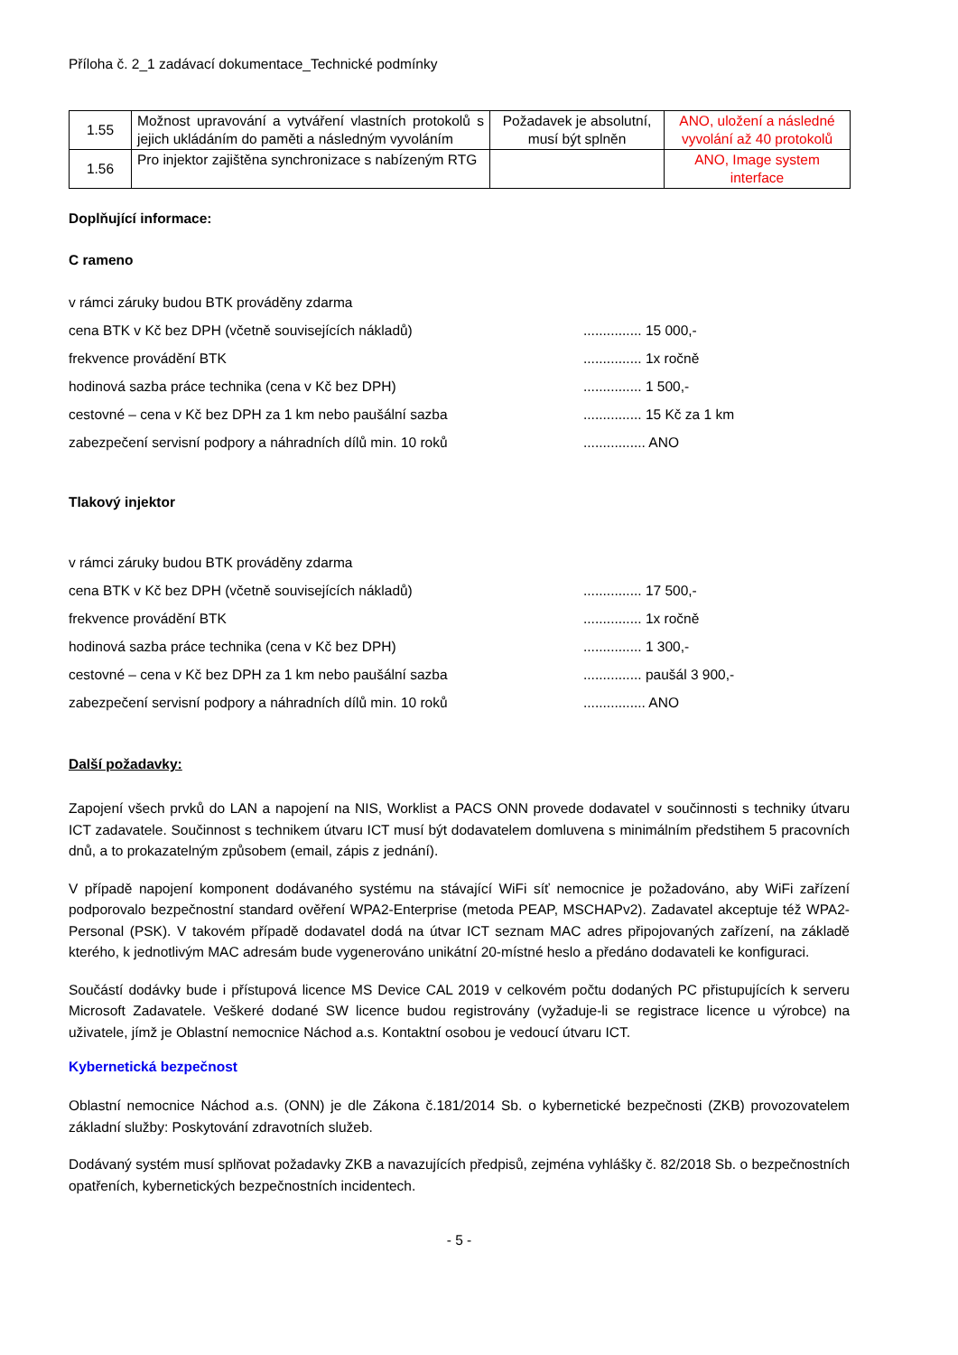Příloha č. 2_1 zadávací dokumentace_Technické podmínky
| 1.55 | Možnost upravování a vytváření vlastních protokolů s jejich ukládáním do paměti a následným vyvoláním | Požadavek je absolutní, musí být splněn | ANO, uložení a následné vyvolání až 40 protokolů |
| 1.56 | Pro injektor zajištěna synchronizace s nabízeným RTG | | ANO, Image system interface |
Doplňující informace:
C rameno
v rámci záruky budou BTK prováděny zdarma
cena BTK v Kč bez DPH (včetně souvisejících nákladů)............... 15 000,-
frekvence provádění BTK............... 1x ročně
hodinová sazba práce technika (cena v Kč bez DPH)............... 1 500,-
cestovné – cena v Kč bez DPH za 1 km nebo paušální sazba............... 15 Kč za 1 km
zabezpečení servisní podpory a náhradních dílů min. 10 roků................ ANO
Tlakový injektor
v rámci záruky budou BTK prováděny zdarma
cena BTK v Kč bez DPH (včetně souvisejících nákladů)............... 17 500,-
frekvence provádění BTK............... 1x ročně
hodinová sazba práce technika (cena v Kč bez DPH)............... 1 300,-
cestovné – cena v Kč bez DPH za 1 km nebo paušální sazba............... paušál 3 900,-
zabezpečení servisní podpory a náhradních dílů min. 10 roků................ ANO
Další požadavky:
Zapojení všech prvků do LAN a napojení na NIS, Worklist a PACS ONN provede dodavatel v součinnosti s techniky útvaru ICT zadavatele. Součinnost s technikem útvaru ICT musí být dodavatelem domluvena s minimálním předstihem 5 pracovních dnů, a to prokazatelným způsobem (email, zápis z jednání).
V případě napojení komponent dodávaného systému na stávající WiFi síť nemocnice je požadováno, aby WiFi zařízení podporovalo bezpečnostní standard ověření WPA2-Enterprise (metoda PEAP, MSCHAPv2). Zadavatel akceptuje též WPA2-Personal (PSK). V takovém případě dodavatel dodá na útvar ICT seznam MAC adres připojovaných zařízení, na základě kterého, k jednotlivým MAC adresám bude vygenerováno unikátní 20-místné heslo a předáno dodavateli ke konfiguraci.
Součástí dodávky bude i přístupová licence MS Device CAL 2019 v celkovém počtu dodaných PC přistupujících k serveru Microsoft Zadavatele. Veškeré dodané SW licence budou registrovány (vyžaduje-li se registrace licence u výrobce) na uživatele, jímž je Oblastní nemocnice Náchod a.s. Kontaktní osobou je vedoucí útvaru ICT.
Kybernetická bezpečnost
Oblastní nemocnice Náchod a.s. (ONN) je dle Zákona č.181/2014 Sb. o kybernetické bezpečnosti (ZKB) provozovatelem základní služby: Poskytování zdravotních služeb.
Dodávaný systém musí splňovat požadavky ZKB a navazujících předpisů, zejména vyhlášky č. 82/2018 Sb. o bezpečnostních opatřeních, kybernetických bezpečnostních incidentech.
- 5 -